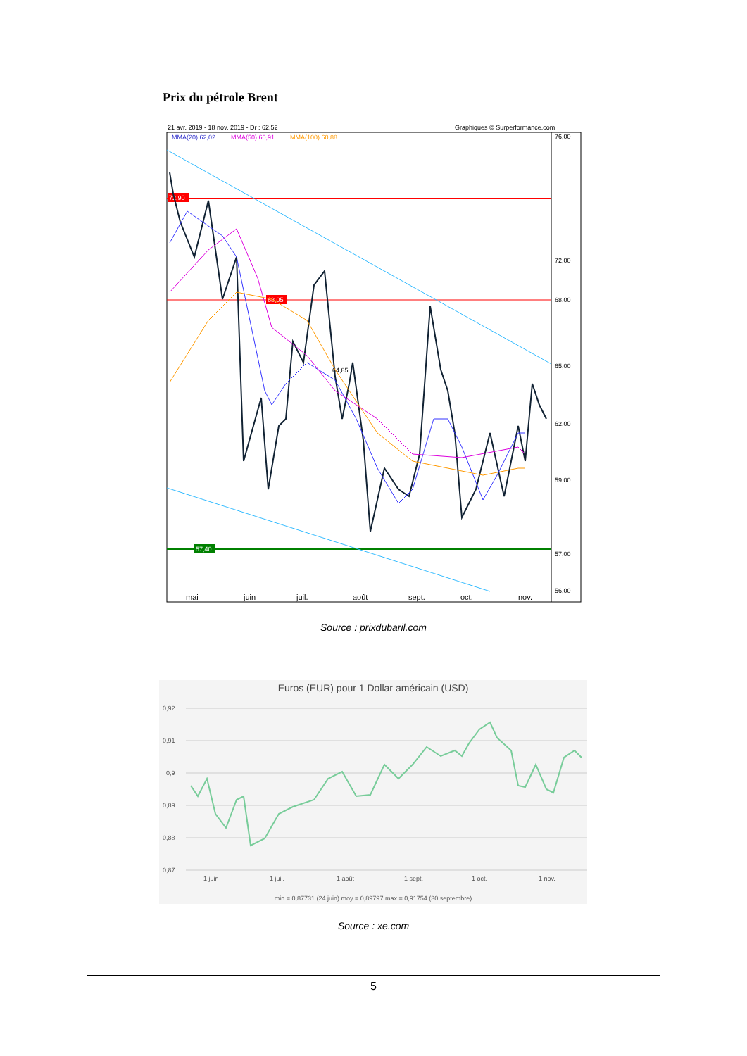Prix du pétrole Brent
21 avr. 2019 - 18 nov. 2019 - Dr : 62,52
Graphiques © Surperformance.com
MMA(20) 62,02
MMA(50) 60,91
MMA(100) 60,88
72,90
68,05
57,40
64,85
76,00
72,00
68,00
65,00
62,00
59,00
57,00
56,00
mai
juin
juil.
août
sept.
oct.
nov.
Source : prixdubaril.com
Euros (EUR) pour 1 Dollar américain (USD)
0,92
0,91
0,9
0,89
0,88
0,87
1 juin
1 juil.
1 août
1 sept.
1 oct.
1 nov.
min = 0,87731 (24 juin) moy = 0,89797 max = 0,91754 (30 septembre)
Source : xe.com
5